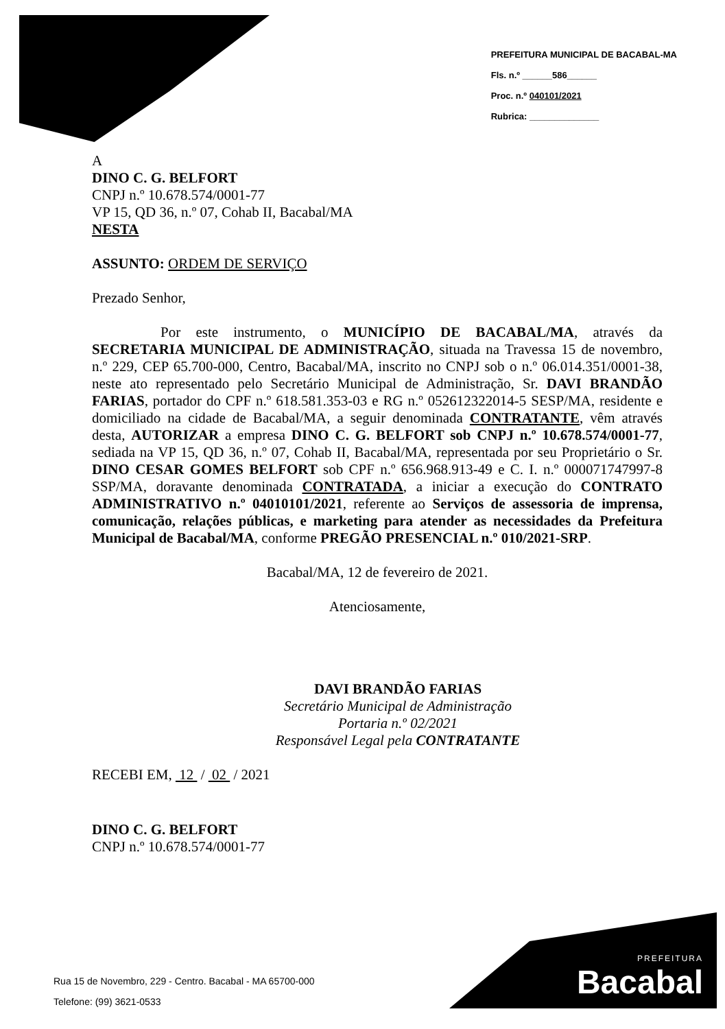PREFEITURA MUNICIPAL DE BACABAL-MA
Fls. n.º ______586______
Proc. n.º 040101/2021
Rubrica: ______________
A
DINO C. G. BELFORT
CNPJ n.º 10.678.574/0001-77
VP 15, QD 36, n.º 07, Cohab II, Bacabal/MA
NESTA
ASSUNTO: ORDEM DE SERVIÇO
Prezado Senhor,
Por este instrumento, o MUNICÍPIO DE BACABAL/MA, através da SECRETARIA MUNICIPAL DE ADMINISTRAÇÃO, situada na Travessa 15 de novembro, n.º 229, CEP 65.700-000, Centro, Bacabal/MA, inscrito no CNPJ sob o n.º 06.014.351/0001-38, neste ato representado pelo Secretário Municipal de Administração, Sr. DAVI BRANDÃO FARIAS, portador do CPF n.º 618.581.353-03 e RG n.º 052612322014-5 SESP/MA, residente e domiciliado na cidade de Bacabal/MA, a seguir denominada CONTRATANTE, vêm através desta, AUTORIZAR a empresa DINO C. G. BELFORT sob CNPJ n.º 10.678.574/0001-77, sediada na VP 15, QD 36, n.º 07, Cohab II, Bacabal/MA, representada por seu Proprietário o Sr. DINO CESAR GOMES BELFORT sob CPF n.º 656.968.913-49 e C. I. n.º 000071747997-8 SSP/MA, doravante denominada CONTRATADA, a iniciar a execução do CONTRATO ADMINISTRATIVO n.º 04010101/2021, referente ao Serviços de assessoria de imprensa, comunicação, relações públicas, e marketing para atender as necessidades da Prefeitura Municipal de Bacabal/MA, conforme PREGÃO PRESENCIAL n.º 010/2021-SRP.
Bacabal/MA, 12 de fevereiro de 2021.
Atenciosamente,
DAVI BRANDÃO FARIAS
Secretário Municipal de Administração
Portaria n.º 02/2021
Responsável Legal pela CONTRATANTE
RECEBI EM, 12 / 02 / 2021
DINO C. G. BELFORT
CNPJ n.º 10.678.574/0001-77
Rua 15 de Novembro, 229 - Centro. Bacabal - MA 65700-000
Telefone: (99) 3621-0533
PREFEITURA
Bacabal